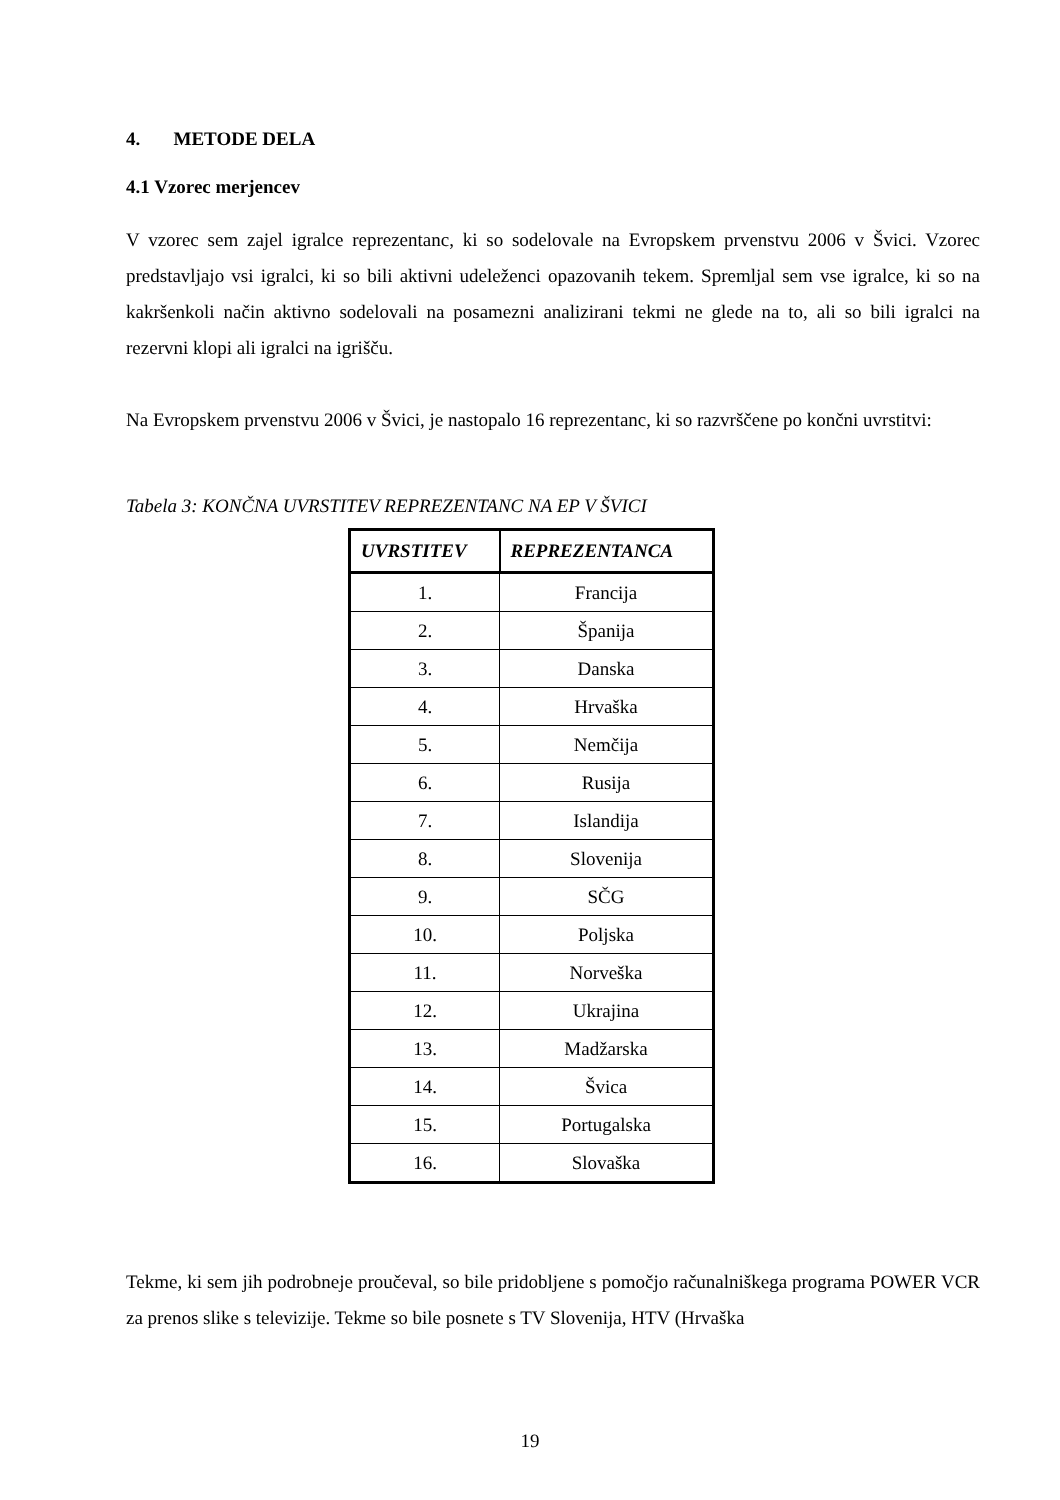4. METODE DELA
4.1 Vzorec merjencev
V vzorec sem zajel igralce reprezentanc, ki so sodelovale na Evropskem prvenstvu 2006 v Švici. Vzorec predstavljajo vsi igralci, ki so bili aktivni udeleženci opazovanih tekem. Spremljal sem vse igralce, ki so na kakršenkoli način aktivno sodelovali na posamezni analizirani tekmi ne glede na to, ali so bili igralci na rezervni klopi ali igralci na igrišču.
Na Evropskem prvenstvu 2006 v Švici, je nastopalo 16 reprezentanc, ki so razvrščene po končni uvrstitvi:
Tabela 3: KONČNA UVRSTITEV REPREZENTANC NA EP V ŠVICI
| UVRSTITEV | REPREZENTANCA |
| --- | --- |
| 1. | Francija |
| 2. | Španija |
| 3. | Danska |
| 4. | Hrvaška |
| 5. | Nemčija |
| 6. | Rusija |
| 7. | Islandija |
| 8. | Slovenija |
| 9. | SČG |
| 10. | Poljska |
| 11. | Norveška |
| 12. | Ukrajina |
| 13. | Madžarska |
| 14. | Švica |
| 15. | Portugalska |
| 16. | Slovaška |
Tekme, ki sem jih podrobneje proučeval, so bile pridobljene s pomočjo računalniškega programa POWER VCR za prenos slike s televizije. Tekme so bile posnete s TV Slovenija, HTV (Hrvaška
19